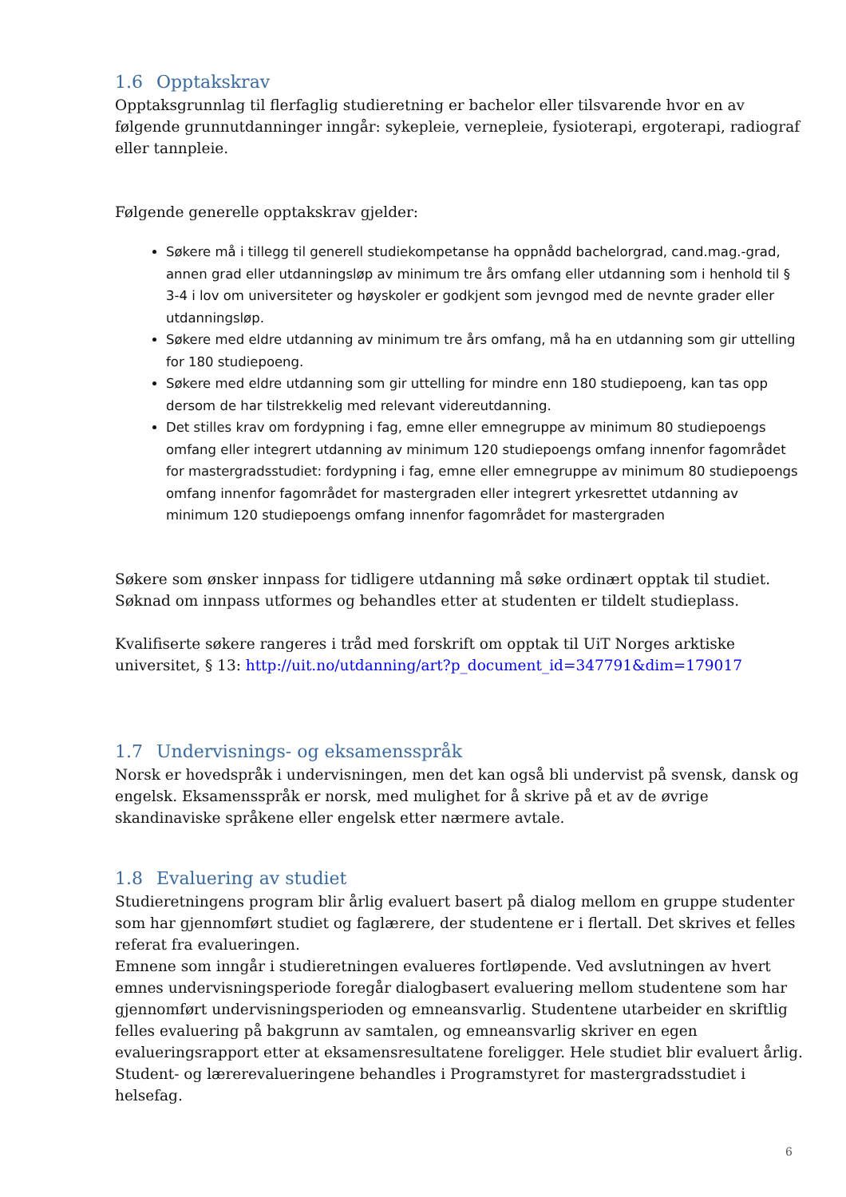1.6 Opptakskrav
Opptaksgrunnlag til flerfaglig studieretning er bachelor eller tilsvarende hvor en av følgende grunnutdanninger inngår: sykepleie, vernepleie, fysioterapi, ergoterapi, radiograf eller tannpleie.
Følgende generelle opptakskrav gjelder:
Søkere må i tillegg til generell studiekompetanse ha oppnådd bachelorgrad, cand.mag.-grad, annen grad eller utdanningsløp av minimum tre års omfang eller utdanning som i henhold til § 3-4 i lov om universiteter og høyskoler er godkjent som jevngod med de nevnte grader eller utdanningsløp.
Søkere med eldre utdanning av minimum tre års omfang, må ha en utdanning som gir uttelling for 180 studiepoeng.
Søkere med eldre utdanning som gir uttelling for mindre enn 180 studiepoeng, kan tas opp dersom de har tilstrekkelig med relevant videreutdanning.
Det stilles krav om fordypning i fag, emne eller emnegruppe av minimum 80 studiepoengs omfang eller integrert utdanning av minimum 120 studiepoengs omfang innenfor fagområdet for mastergradsstudiet: fordypning i fag, emne eller emnegruppe av minimum 80 studiepoengs omfang innenfor fagområdet for mastergraden eller integrert yrkesrettet utdanning av minimum 120 studiepoengs omfang innenfor fagområdet for mastergraden
Søkere som ønsker innpass for tidligere utdanning må søke ordinært opptak til studiet. Søknad om innpass utformes og behandles etter at studenten er tildelt studieplass.
Kvalifiserte søkere rangeres i tråd med forskrift om opptak til UiT Norges arktiske universitet, § 13: http://uit.no/utdanning/art?p_document_id=347791&dim=179017
1.7 Undervisnings- og eksamensspråk
Norsk er hovedspråk i undervisningen, men det kan også bli undervist på svensk, dansk og engelsk. Eksamensspråk er norsk, med mulighet for å skrive på et av de øvrige skandinaviske språkene eller engelsk etter nærmere avtale.
1.8 Evaluering av studiet
Studieretningens program blir årlig evaluert basert på dialog mellom en gruppe studenter som har gjennomført studiet og faglærere, der studentene er i flertall. Det skrives et felles referat fra evalueringen.
Emnene som inngår i studieretningen evalueres fortløpende. Ved avslutningen av hvert emnes undervisningsperiode foregår dialogbasert evaluering mellom studentene som har gjennomført undervisningsperioden og emneansvarlig. Studentene utarbeider en skriftlig felles evaluering på bakgrunn av samtalen, og emneansvarlig skriver en egen evalueringsrapport etter at eksamensresultatene foreligger. Hele studiet blir evaluert årlig.
Student- og lærerevalueringene behandles i Programstyret for mastergradsstudiet i helsefag.
6